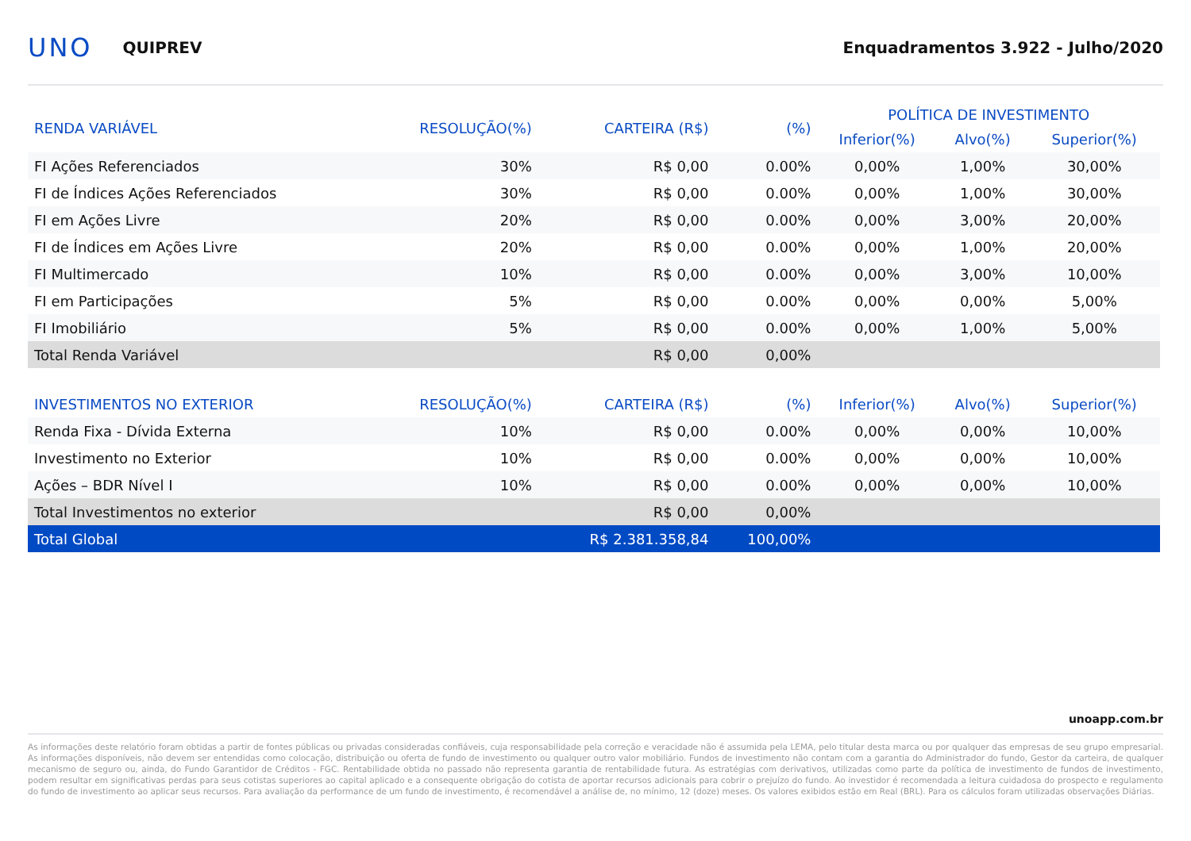UNO QUIPREV Enquadramentos 3.922 - Julho/2020
| RENDA VARIÁVEL | RESOLUÇÃO(%) | CARTEIRA (R$) | (%) | POLÍTICA DE INVESTIMENTO | | |
| --- | --- | --- | --- | --- | --- | --- |
| | | | | Inferior(%) | Alvo(%) | Superior(%) |
| FI Ações Referenciados | 30% | R$ 0,00 | 0.00% | 0,00% | 1,00% | 30,00% |
| FI de Índices Ações Referenciados | 30% | R$ 0,00 | 0.00% | 0,00% | 1,00% | 30,00% |
| FI em Ações Livre | 20% | R$ 0,00 | 0.00% | 0,00% | 3,00% | 20,00% |
| FI de Índices em Ações Livre | 20% | R$ 0,00 | 0.00% | 0,00% | 1,00% | 20,00% |
| FI Multimercado | 10% | R$ 0,00 | 0.00% | 0,00% | 3,00% | 10,00% |
| FI em Participações | 5% | R$ 0,00 | 0.00% | 0,00% | 0,00% | 5,00% |
| FI Imobiliário | 5% | R$ 0,00 | 0.00% | 0,00% | 1,00% | 5,00% |
| Total Renda Variável | | R$ 0,00 | 0,00% | | | |
| INVESTIMENTOS NO EXTERIOR | RESOLUÇÃO(%) | CARTEIRA (R$) | (%) | Inferior(%) | Alvo(%) | Superior(%) |
| Renda Fixa - Dívida Externa | 10% | R$ 0,00 | 0.00% | 0,00% | 0,00% | 10,00% |
| Investimento no Exterior | 10% | R$ 0,00 | 0.00% | 0,00% | 0,00% | 10,00% |
| Ações – BDR Nível I | 10% | R$ 0,00 | 0.00% | 0,00% | 0,00% | 10,00% |
| Total Investimentos no exterior | | R$ 0,00 | 0,00% | | | |
| Total Global | | R$ 2.381.358,84 | 100,00% | | | |
unoapp.com.br
As informações deste relatório foram obtidas a partir de fontes públicas ou privadas consideradas confiáveis, cuja responsabilidade pela correção e veracidade não é assumida pela LEMA, pelo titular desta marca ou por qualquer das empresas de seu grupo empresarial. As informações disponíveis, não devem ser entendidas como colocação, distribuição ou oferta de fundo de investimento ou qualquer outro valor mobiliário. Fundos de investimento não contam com a garantia do Administrador do fundo, Gestor da carteira, de qualquer mecanismo de seguro ou, ainda, do Fundo Garantidor de Créditos - FGC. Rentabilidade obtida no passado não representa garantia de rentabilidade futura. As estratégias com derivativos, utilizadas como parte da política de investimento de fundos de investimento, podem resultar em significativas perdas para seus cotistas superiores ao capital aplicado e a consequente obrigação do cotista de aportar recursos adicionais para cobrir o prejuízo do fundo. Ao investidor é recomendada a leitura cuidadosa do prospecto e regulamento do fundo de investimento ao aplicar seus recursos. Para avaliação da performance de um fundo de investimento, é recomendável a análise de, no mínimo, 12 (doze) meses. Os valores exibidos estão em Real (BRL). Para os cálculos foram utilizadas observações Diárias.